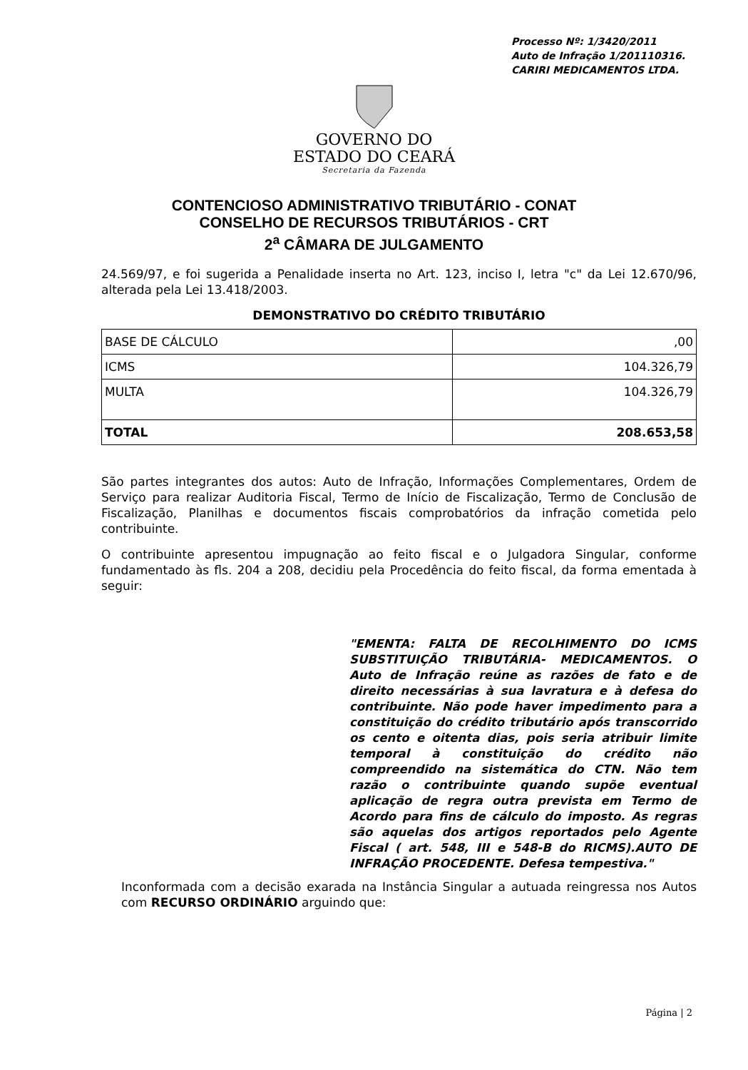Processo Nº: 1/3420/2011
Auto de Infração 1/201110316.
CARIRI MEDICAMENTOS LTDA.
GOVERNO DO
ESTADO DO CEARÁ
Secretaria da Fazenda
CONTENCIOSO ADMINISTRATIVO TRIBUTÁRIO - CONAT
CONSELHO DE RECURSOS TRIBUTÁRIOS - CRT
2<sup>a</sup> CÂMARA DE JULGAMENTO
24.569/97, e foi sugerida a Penalidade inserta no Art. 123, inciso I, letra "c" da Lei 12.670/96, alterada pela Lei 13.418/2003.
DEMONSTRATIVO DO CRÉDITO TRIBUTÁRIO
| BASE DE CÁLCULO | ,00 |
| ICMS | 104.326,79 |
| MULTA | 104.326,79 |
| TOTAL | 208.653,58 |
São partes integrantes dos autos: Auto de Infração, Informações Complementares, Ordem de Serviço para realizar Auditoria Fiscal, Termo de Início de Fiscalização, Termo de Conclusão de Fiscalização, Planilhas e documentos fiscais comprobatórios da infração cometida pelo contribuinte.
O contribuinte apresentou impugnação ao feito fiscal e o Julgadora Singular, conforme fundamentado às fls. 204 a 208, decidiu pela Procedência do feito fiscal, da forma ementada à seguir:
"EMENTA: FALTA DE RECOLHIMENTO DO ICMS SUBSTITUIÇÃO TRIBUTÁRIA- MEDICAMENTOS. O Auto de Infração reúne as razões de fato e de direito necessárias à sua lavratura e à defesa do contribuinte. Não pode haver impedimento para a constituição do crédito tributário após transcorrido os cento e oitenta dias, pois seria atribuir limite temporal à constituição do crédito não compreendido na sistemática do CTN. Não tem razão o contribuinte quando supõe eventual aplicação de regra outra prevista em Termo de Acordo para fins de cálculo do imposto. As regras são aquelas dos artigos reportados pelo Agente Fiscal ( art. 548, III e 548-B do RICMS).AUTO DE INFRAÇÃO PROCEDENTE. Defesa tempestiva."
Inconformada com a decisão exarada na Instância Singular a autuada reingressa nos Autos com RECURSO ORDINÁRIO arguindo que:
Página | 2